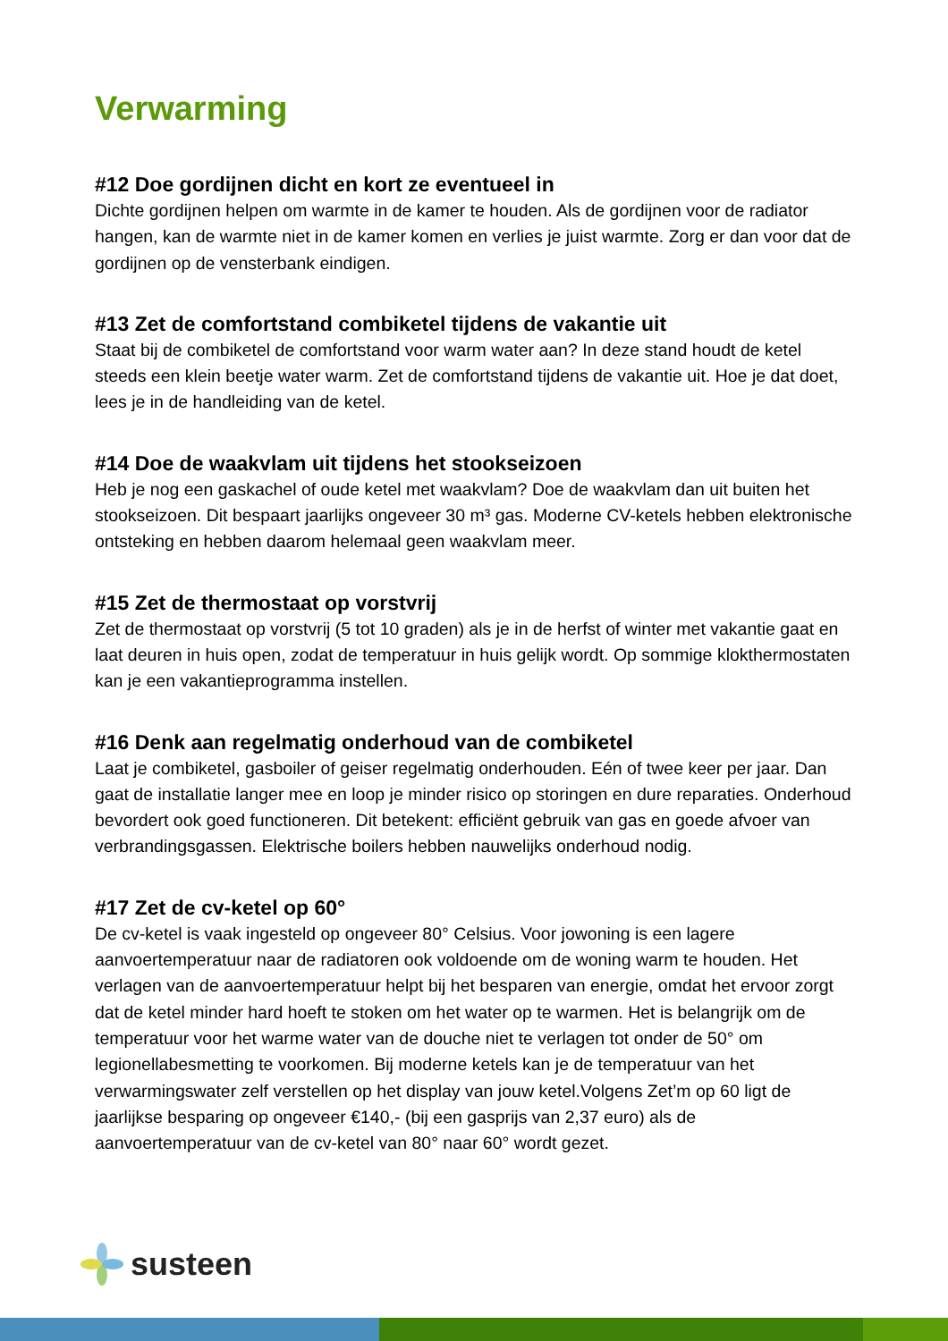Verwarming
#12 Doe gordijnen dicht en kort ze eventueel in
Dichte gordijnen helpen om warmte in de kamer te houden. Als de gordijnen voor de radiator hangen, kan de warmte niet in de kamer komen en verlies je juist warmte. Zorg er dan voor dat de gordijnen op de vensterbank eindigen.
#13 Zet de comfortstand combiketel tijdens de vakantie uit
Staat bij de combiketel de comfortstand voor warm water aan? In deze stand houdt de ketel steeds een klein beetje water warm. Zet de comfortstand tijdens de vakantie uit. Hoe je dat doet, lees je in de handleiding van de ketel.
#14 Doe de waakvlam uit tijdens het stookseizoen
Heb je nog een gaskachel of oude ketel met waakvlam? Doe de waakvlam dan uit buiten het stookseizoen. Dit bespaart jaarlijks ongeveer 30 m³ gas. Moderne CV-ketels hebben elektronische ontsteking en hebben daarom helemaal geen waakvlam meer.
#15 Zet de thermostaat op vorstvrij
Zet de thermostaat op vorstvrij (5 tot 10 graden) als je in de herfst of winter met vakantie gaat en laat deuren in huis open, zodat de temperatuur in huis gelijk wordt. Op sommige klokthermostaten kan je een vakantieprogramma instellen.
#16 Denk aan regelmatig onderhoud van de combiketel
Laat je combiketel, gasboiler of geiser regelmatig onderhouden. Eén of twee keer per jaar. Dan gaat de installatie langer mee en loop je minder risico op storingen en dure reparaties. Onderhoud bevordert ook goed functioneren. Dit betekent: efficiënt gebruik van gas en goede afvoer van verbrandingsgassen. Elektrische boilers hebben nauwelijks onderhoud nodig.
#17 Zet de cv-ketel op 60°
De cv-ketel is vaak ingesteld op ongeveer 80° Celsius. Voor jowoning is een lagere aanvoertemperatuur naar de radiatoren ook voldoende om de woning warm te houden. Het verlagen van de aanvoertemperatuur helpt bij het besparen van energie, omdat het ervoor zorgt dat de ketel minder hard hoeft te stoken om het water op te warmen. Het is belangrijk om de temperatuur voor het warme water van de douche niet te verlagen tot onder de 50° om legionellabesmetting te voorkomen. Bij moderne ketels kan je de temperatuur van het verwarmingswater zelf verstellen op het display van jouw ketel.Volgens Zet’m op 60 ligt de jaarlijkse besparing op ongeveer €140,- (bij een gasprijs van 2,37 euro) als de aanvoertemperatuur van de cv-ketel van 80° naar 60° wordt gezet.
susteen